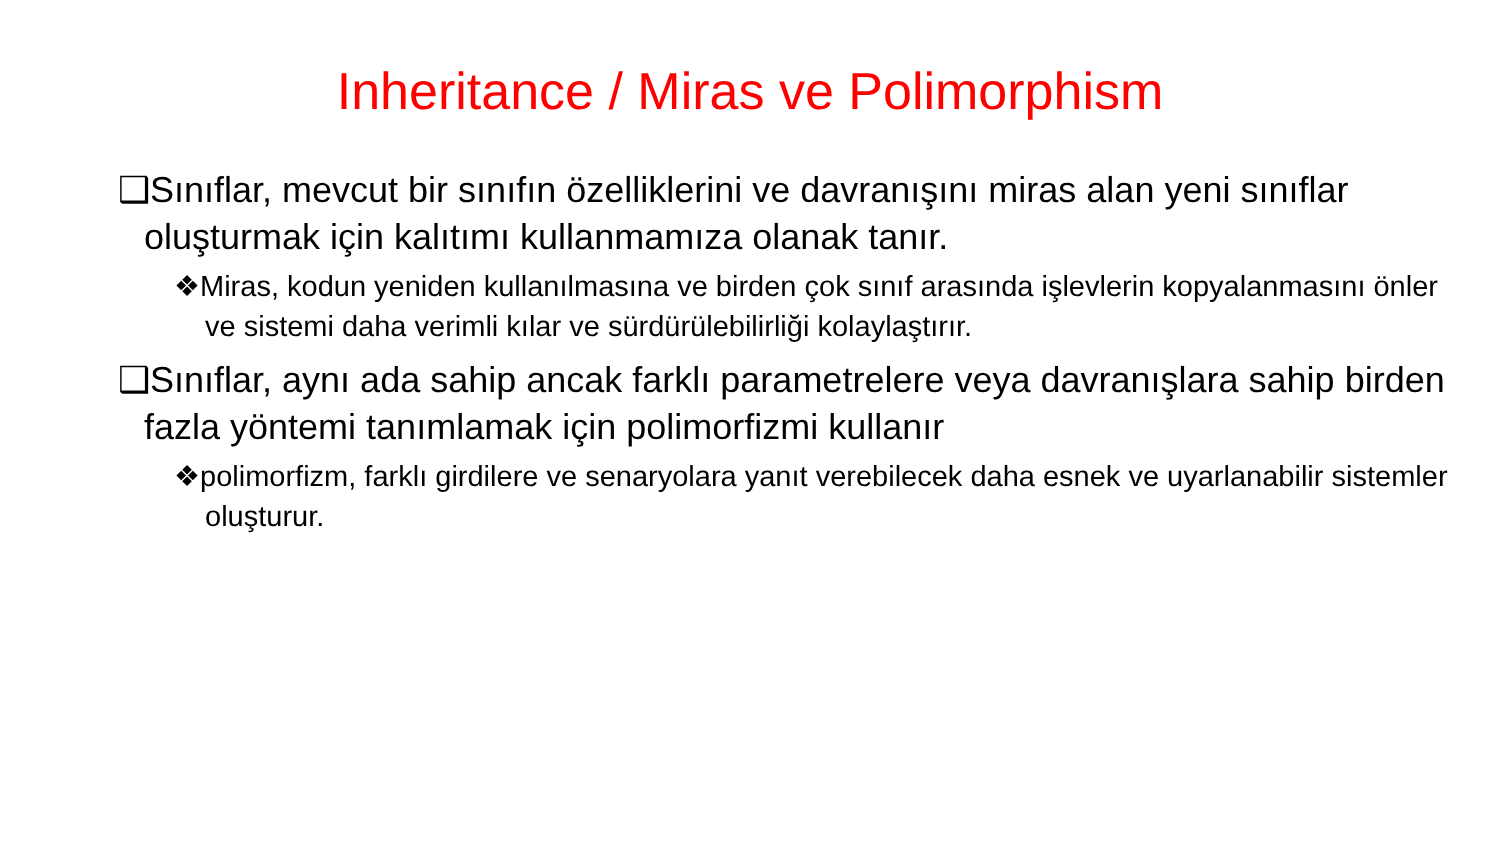Inheritance / Miras ve Polimorphism
❑Sınıflar, mevcut bir sınıfın özelliklerini ve davranışını miras alan yeni sınıflar oluşturmak için kalıtımı kullanmamıza olanak tanır.
❖Miras, kodun yeniden kullanılmasına ve birden çok sınıf arasında işlevlerin kopyalanmasını önler ve sistemi daha verimli kılar ve sürdürülebilirliği kolaylaştırır.
❑Sınıflar, aynı ada sahip ancak farklı parametrelere veya davranışlara sahip birden fazla yöntemi tanımlamak için polimorfizmi kullanır
❖polimorfizm, farklı girdilere ve senaryolara yanıt verebilecek daha esnek ve uyarlanabilir sistemler oluşturur.